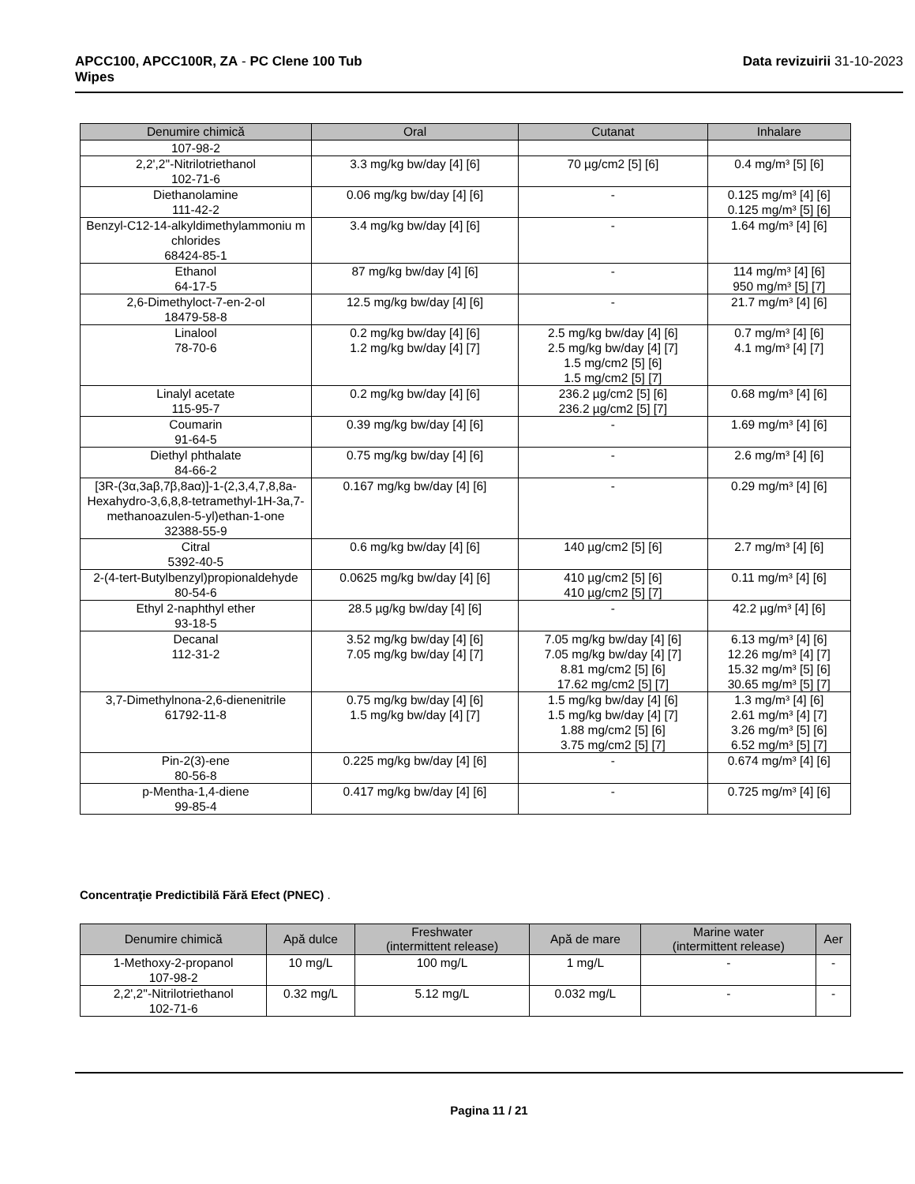APCC100, APCC100R, ZA - PC Clene 100 Tub
Wipes
Data revizuirii 31-10-2023
| Denumire chimică | Oral | Cutanat | Inhalare |
| --- | --- | --- | --- |
| 107-98-2 | | | |
| 2,2',2''-Nitrilotriethanol 102-71-6 | 3.3 mg/kg bw/day [4] [6] | 70 µg/cm2 [5] [6] | 0.4 mg/m³ [5] [6] |
| Diethanolamine 111-42-2 | 0.06 mg/kg bw/day [4] [6] | - | 0.125 mg/m³ [4] [6] 0.125 mg/m³ [5] [6] |
| Benzyl-C12-14-alkyldimethylammoniu m chlorides 68424-85-1 | 3.4 mg/kg bw/day [4] [6] | - | 1.64 mg/m³ [4] [6] |
| Ethanol 64-17-5 | 87 mg/kg bw/day [4] [6] | - | 114 mg/m³ [4] [6] 950 mg/m³ [5] [7] |
| 2,6-Dimethyloct-7-en-2-ol 18479-58-8 | 12.5 mg/kg bw/day [4] [6] | - | 21.7 mg/m³ [4] [6] |
| Linalool 78-70-6 | 0.2 mg/kg bw/day [4] [6] 1.2 mg/kg bw/day [4] [7] | 2.5 mg/kg bw/day [4] [6] 2.5 mg/kg bw/day [4] [7] 1.5 mg/cm2 [5] [6] 1.5 mg/cm2 [5] [7] | 0.7 mg/m³ [4] [6] 4.1 mg/m³ [4] [7] |
| Linalyl acetate 115-95-7 | 0.2 mg/kg bw/day [4] [6] | 236.2 µg/cm2 [5] [6] 236.2 µg/cm2 [5] [7] | 0.68 mg/m³ [4] [6] |
| Coumarin 91-64-5 | 0.39 mg/kg bw/day [4] [6] | - | 1.69 mg/m³ [4] [6] |
| Diethyl phthalate 84-66-2 | 0.75 mg/kg bw/day [4] [6] | - | 2.6 mg/m³ [4] [6] |
| [3R-(3α,3aβ,7β,8aα)]-1-(2,3,4,7,8,8a-Hexahydro-3,6,8,8-tetramethyl-1H-3a,7-methanoazulen-5-yl)ethan-1-one 32388-55-9 | 0.167 mg/kg bw/day [4] [6] | - | 0.29 mg/m³ [4] [6] |
| Citral 5392-40-5 | 0.6 mg/kg bw/day [4] [6] | 140 µg/cm2 [5] [6] | 2.7 mg/m³ [4] [6] |
| 2-(4-tert-Butylbenzyl)propionaldehyde 80-54-6 | 0.0625 mg/kg bw/day [4] [6] | 410 µg/cm2 [5] [6] 410 µg/cm2 [5] [7] | 0.11 mg/m³ [4] [6] |
| Ethyl 2-naphthyl ether 93-18-5 | 28.5 µg/kg bw/day [4] [6] | - | 42.2 µg/m³ [4] [6] |
| Decanal 112-31-2 | 3.52 mg/kg bw/day [4] [6] 7.05 mg/kg bw/day [4] [7] | 7.05 mg/kg bw/day [4] [6] 7.05 mg/kg bw/day [4] [7] 8.81 mg/cm2 [5] [6] 17.62 mg/cm2 [5] [7] | 6.13 mg/m³ [4] [6] 12.26 mg/m³ [4] [7] 15.32 mg/m³ [5] [6] 30.65 mg/m³ [5] [7] |
| 3,7-Dimethylnona-2,6-dienenitrile 61792-11-8 | 0.75 mg/kg bw/day [4] [6] 1.5 mg/kg bw/day [4] [7] | 1.5 mg/kg bw/day [4] [6] 1.5 mg/kg bw/day [4] [7] 1.88 mg/cm2 [5] [6] 3.75 mg/cm2 [5] [7] | 1.3 mg/m³ [4] [6] 2.61 mg/m³ [4] [7] 3.26 mg/m³ [5] [6] 6.52 mg/m³ [5] [7] |
| Pin-2(3)-ene 80-56-8 | 0.225 mg/kg bw/day [4] [6] | - | 0.674 mg/m³ [4] [6] |
| p-Mentha-1,4-diene 99-85-4 | 0.417 mg/kg bw/day [4] [6] | - | 0.725 mg/m³ [4] [6] |
Concentraţie Predictibilă Fără Efect (PNEC) .
| Denumire chimică | Apă dulce | Freshwater (intermittent release) | Apă de mare | Marine water (intermittent release) | Aer |
| --- | --- | --- | --- | --- | --- |
| 1-Methoxy-2-propanol 107-98-2 | 10 mg/L | 100 mg/L | 1 mg/L | - | - |
| 2,2',2''-Nitrilotriethanol 102-71-6 | 0.32 mg/L | 5.12 mg/L | 0.032 mg/L | - | - |
Pagina 11 / 21